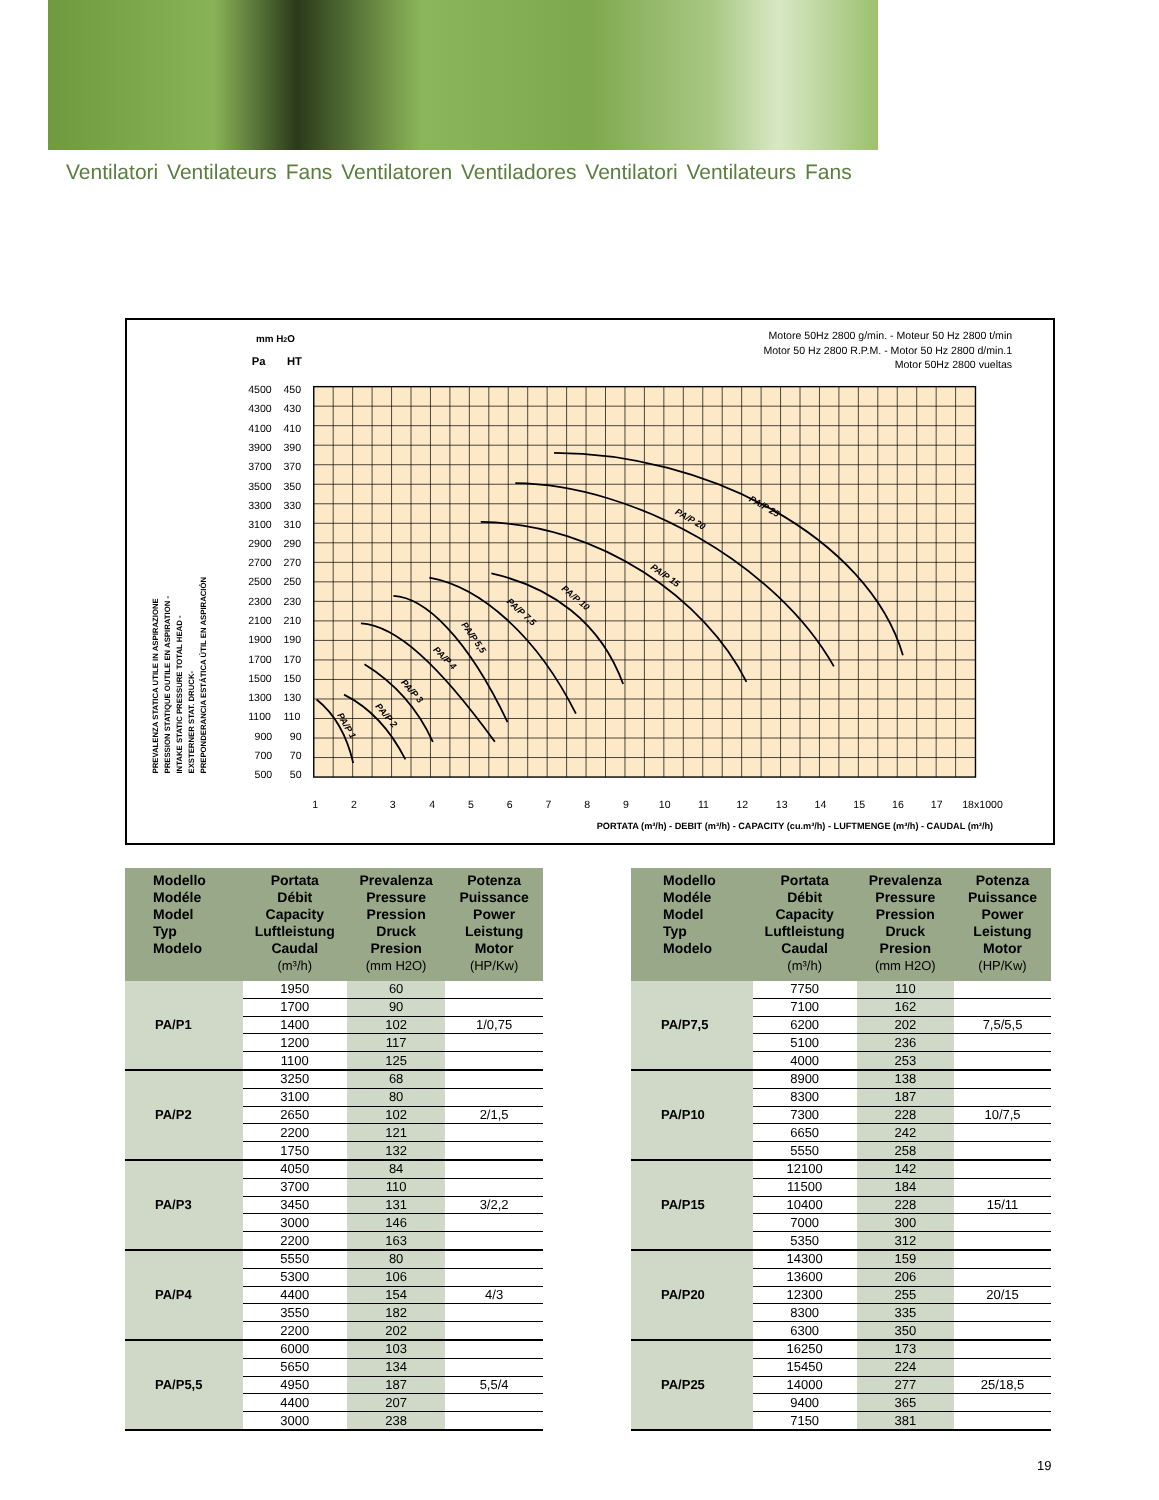Ventilatori Ventilateurs Fans Ventilatoren Ventiladores Ventilatori Ventilateurs Fans
PA/P 1
PA/P 2
PA/P 3
PA/P 4
PA/P 5,5
PA/P 7,5
PA/P 10
PA/P 15
PA/P 20
PA/P 25
Motore 50Hz 2800 g/min. - Moteur 50 Hz 2800 t/min
Motor 50 Hz 2800 R.P.M. - Motor 50 Hz 2800 d/min.1
Motor 50Hz 2800 vueltas
mm H2O
Pa
HT
4500
450
4300
430
4100
410
3900
390
3700
370
3500
350
3300
330
3100
310
2900
290
2700
270
2500
250
2300
230
2100
210
1900
190
1700
170
1500
150
1300
130
1100
110
900
90
700
70
500
50
1
2
3
4
5
6
7
8
9
10
11
12
13
14
15
16
17
18x1000
PORTATA (m³/h) - DEBIT (m³/h) - CAPACITY (cu.m³/h) - LUFTMENGE (m³/h) - CAUDAL (m³/h)
PREVALENZA STATICA UTILE IN ASPIRAZIONE
PRESSION STATIQUE OUTILE EN ASPIRATION -
INTAKE STATIC PRESSURE TOTAL HEAD -
EXSTERNER STAT. DRUCK-
PREPONDERANCIA ESTÁTICA ÚTIL EN ASPIRACIÓN
| Modello Modéle Model Typ Modelo | Portata Débit Capacity Luftleistung Caudal (m³/h) | Prevalenza Pressure Pression Druck Presion (mm H2O) | Potenza Puissance Power Leistung Motor (HP/Kw) |
| --- | --- | --- | --- |
| PA/P1 | 1950 | 60 | |
| | 1700 | 90 | |
| | 1400 | 102 | 1/0,75 |
| | 1200 | 117 | |
| | 1100 | 125 | |
| PA/P2 | 3250 | 68 | |
| | 3100 | 80 | |
| | 2650 | 102 | 2/1,5 |
| | 2200 | 121 | |
| | 1750 | 132 | |
| PA/P3 | 4050 | 84 | |
| | 3700 | 110 | |
| | 3450 | 131 | 3/2,2 |
| | 3000 | 146 | |
| | 2200 | 163 | |
| PA/P4 | 5550 | 80 | |
| | 5300 | 106 | |
| | 4400 | 154 | 4/3 |
| | 3550 | 182 | |
| | 2200 | 202 | |
| PA/P5,5 | 6000 | 103 | |
| | 5650 | 134 | |
| | 4950 | 187 | 5,5/4 |
| | 4400 | 207 | |
| | 3000 | 238 | |
| Modello Modéle Model Typ Modelo | Portata Débit Capacity Luftleistung Caudal (m³/h) | Prevalenza Pressure Pression Druck Presion (mm H2O) | Potenza Puissance Power Leistung Motor (HP/Kw) |
| --- | --- | --- | --- |
| PA/P7,5 | 7750 | 110 | |
| | 7100 | 162 | |
| | 6200 | 202 | 7,5/5,5 |
| | 5100 | 236 | |
| | 4000 | 253 | |
| PA/P10 | 8900 | 138 | |
| | 8300 | 187 | |
| | 7300 | 228 | 10/7,5 |
| | 6650 | 242 | |
| | 5550 | 258 | |
| PA/P15 | 12100 | 142 | |
| | 11500 | 184 | |
| | 10400 | 228 | 15/11 |
| | 7000 | 300 | |
| | 5350 | 312 | |
| PA/P20 | 14300 | 159 | |
| | 13600 | 206 | |
| | 12300 | 255 | 20/15 |
| | 8300 | 335 | |
| | 6300 | 350 | |
| PA/P25 | 16250 | 173 | |
| | 15450 | 224 | |
| | 14000 | 277 | 25/18,5 |
| | 9400 | 365 | |
| | 7150 | 381 | |
19